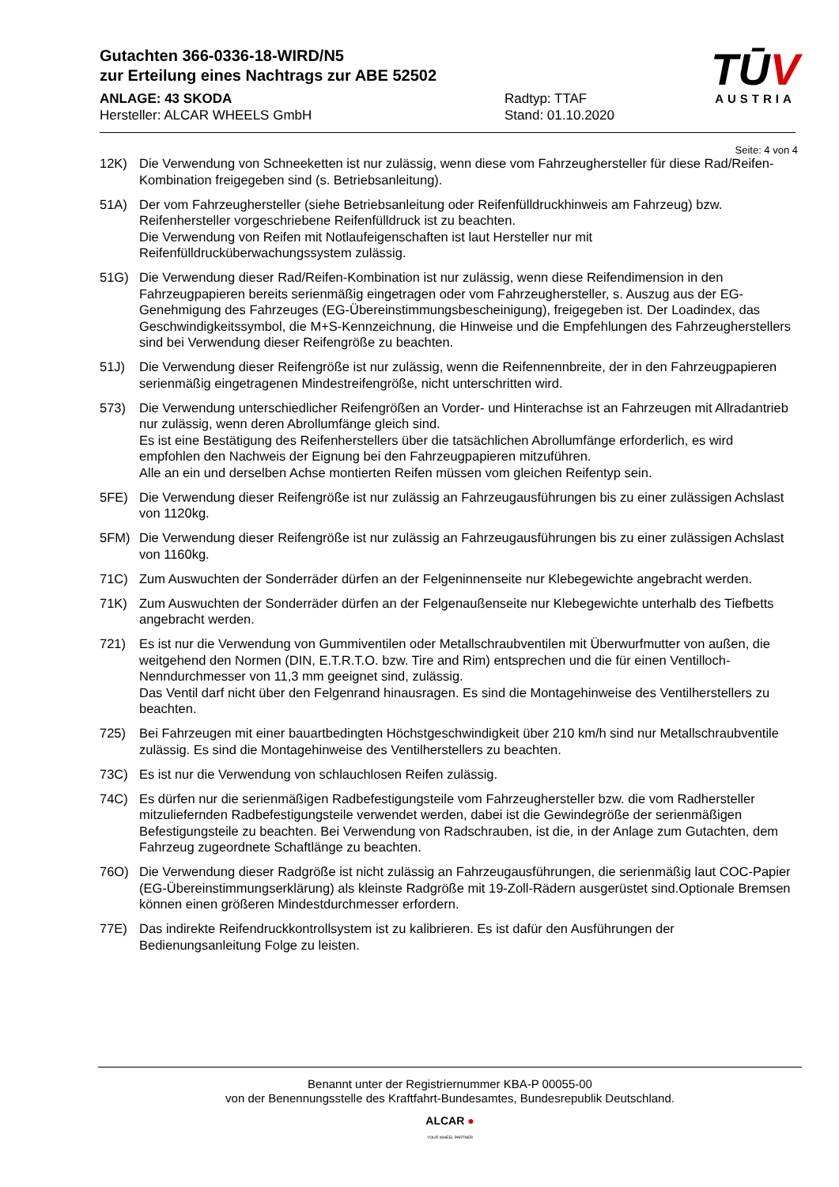Gutachten 366-0336-18-WIRD/N5
zur Erteilung eines Nachtrags zur ABE 52502
ANLAGE: 43 SKODA
Hersteller: ALCAR WHEELS GmbH
Radtyp: TTAF
Stand: 01.10.2020
TŪV
AUSTRIA
Seite: 4 von 4
12K) Die Verwendung von Schneeketten ist nur zulässig, wenn diese vom Fahrzeughersteller für diese Rad/Reifen-Kombination freigegeben sind (s. Betriebsanleitung).
51A) Der vom Fahrzeughersteller (siehe Betriebsanleitung oder Reifenfülldruckhinweis am Fahrzeug) bzw. Reifenhersteller vorgeschriebene Reifenfülldruck ist zu beachten.
Die Verwendung von Reifen mit Notlaufeigenschaften ist laut Hersteller nur mit Reifenfülldrucküberwachungssystem zulässig.
51G) Die Verwendung dieser Rad/Reifen-Kombination ist nur zulässig, wenn diese Reifendimension in den Fahrzeugpapieren bereits serienmäßig eingetragen oder vom Fahrzeughersteller, s. Auszug aus der EG-Genehmigung des Fahrzeuges (EG-Übereinstimmungsbescheinigung), freigegeben ist. Der Loadindex, das Geschwindigkeitssymbol, die M+S-Kennzeichnung, die Hinweise und die Empfehlungen des Fahrzeugherstellers sind bei Verwendung dieser Reifengröße zu beachten.
51J) Die Verwendung dieser Reifengröße ist nur zulässig, wenn die Reifennennbreite, der in den Fahrzeugpapieren serienmäßig eingetragenen Mindestreifengröße, nicht unterschritten wird.
573) Die Verwendung unterschiedlicher Reifengrößen an Vorder- und Hinterachse ist an Fahrzeugen mit Allradantrieb nur zulässig, wenn deren Abrollumfänge gleich sind.
Es ist eine Bestätigung des Reifenherstellers über die tatsächlichen Abrollumfänge erforderlich, es wird empfohlen den Nachweis der Eignung bei den Fahrzeugpapieren mitzuführen.
Alle an ein und derselben Achse montierten Reifen müssen vom gleichen Reifentyp sein.
5FE) Die Verwendung dieser Reifengröße ist nur zulässig an Fahrzeugausführungen bis zu einer zulässigen Achslast von 1120kg.
5FM) Die Verwendung dieser Reifengröße ist nur zulässig an Fahrzeugausführungen bis zu einer zulässigen Achslast von 1160kg.
71C) Zum Auswuchten der Sonderräder dürfen an der Felgeninnenseite nur Klebegewichte angebracht werden.
71K) Zum Auswuchten der Sonderräder dürfen an der Felgenaußenseite nur Klebegewichte unterhalb des Tiefbetts angebracht werden.
721) Es ist nur die Verwendung von Gummiventilen oder Metallschraubventilen mit Überwurfmutter von außen, die weitgehend den Normen (DIN, E.T.R.T.O. bzw. Tire and Rim) entsprechen und die für einen Ventilloch-Nenndurchmesser von 11,3 mm geeignet sind, zulässig.
Das Ventil darf nicht über den Felgenrand hinausragen. Es sind die Montagehinweise des Ventilherstellers zu beachten.
725) Bei Fahrzeugen mit einer bauartbedingten Höchstgeschwindigkeit über 210 km/h sind nur Metallschraubventile zulässig. Es sind die Montagehinweise des Ventilherstellers zu beachten.
73C) Es ist nur die Verwendung von schlauchlosen Reifen zulässig.
74C) Es dürfen nur die serienmäßigen Radbefestigungsteile vom Fahrzeughersteller bzw. die vom Radhersteller mitzuliefernden Radbefestigungsteile verwendet werden, dabei ist die Gewindegröße der serienmäßigen Befestigungsteile zu beachten. Bei Verwendung von Radschrauben, ist die, in der Anlage zum Gutachten, dem Fahrzeug zugeordnete Schaftlänge zu beachten.
76O) Die Verwendung dieser Radgröße ist nicht zulässig an Fahrzeugausführungen, die serienmäßig laut COC-Papier (EG-Übereinstimmungserklärung) als kleinste Radgröße mit 19-Zoll-Rädern ausgerüstet sind.Optionale Bremsen können einen größeren Mindestdurchmesser erfordern.
77E) Das indirekte Reifendruckkontrollsystem ist zu kalibrieren. Es ist dafür den Ausführungen der Bedienungsanleitung Folge zu leisten.
Benannt unter der Registriernummer KBA-P 00055-00
von der Benennungsstelle des Kraftfahrt-Bundesamtes, Bundesrepublik Deutschland.
ALCAR ●
YOUR WHEEL PARTNER